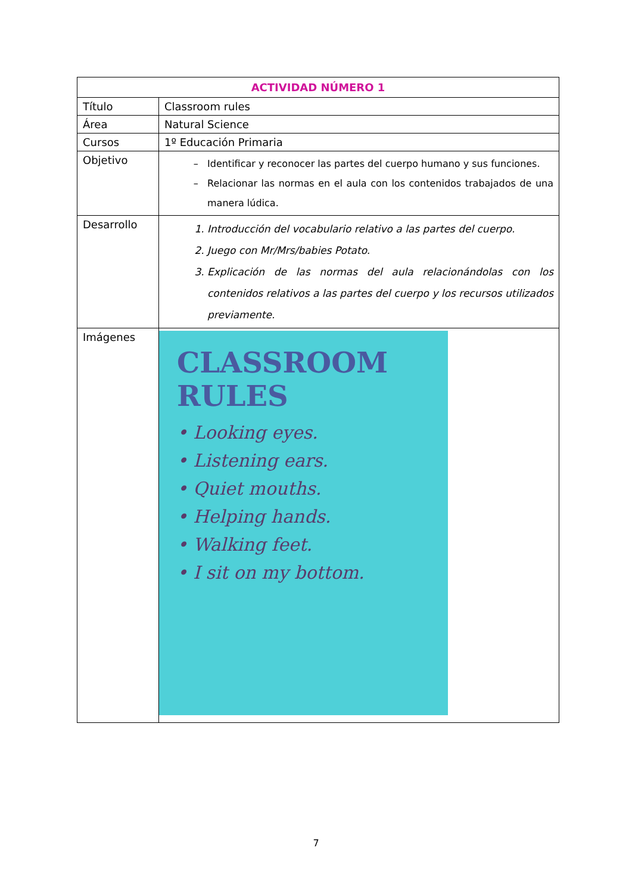| ACTIVIDAD NÚMERO 1 | |
| --- | --- |
| Título | Classroom rules |
| Área | Natural Science |
| Cursos | 1º Educación Primaria |
| Objetivo | Identificar y reconocer las partes del cuerpo humano y sus funciones. Relacionar las normas en el aula con los contenidos trabajados de una manera lúdica. |
| Desarrollo | 1. Introducción del vocabulario relativo a las partes del cuerpo. 2. Juego con Mr/Mrs/babies Potato. 3. Explicación de las normas del aula relacionándolas con los contenidos relativos a las partes del cuerpo y los recursos utilizados previamente. |
| Imágenes | CLASSROOM RULES • Looking eyes. • Listening ears. • Quiet mouths. • Helping hands. • Walking feet. • I sit on my bottom. |
7